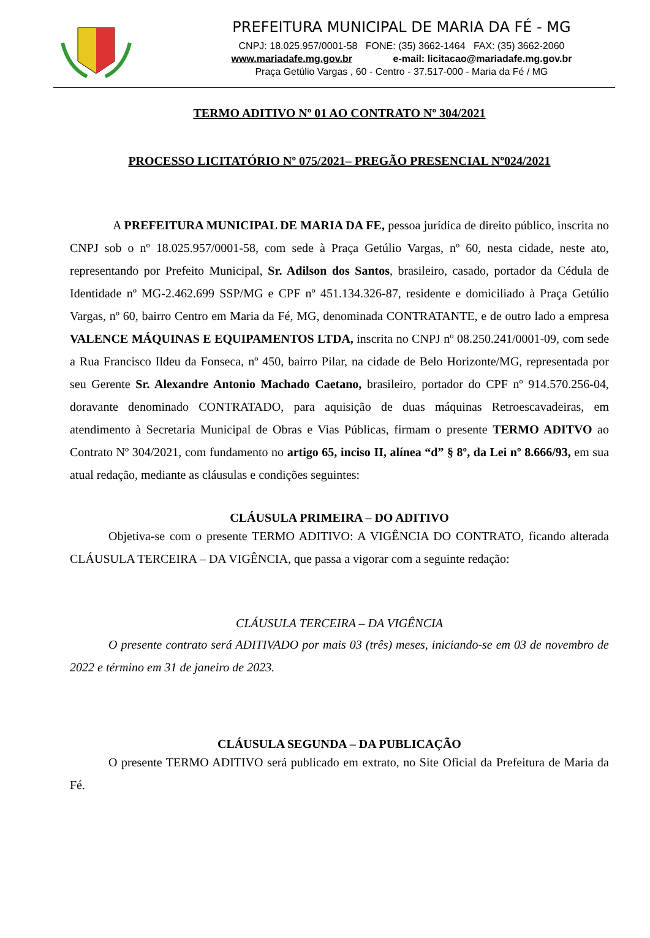PREFEITURA MUNICIPAL DE MARIA DA FÉ - MG
CNPJ: 18.025.957/0001-58 FONE: (35) 3662-1464 FAX: (35) 3662-2060
www.mariadafe.mg.gov.br e-mail: licitacao@mariadafe.mg.gov.br
Praça Getúlio Vargas , 60 - Centro - 37.517-000 - Maria da Fé / MG
TERMO ADITIVO Nº 01 AO CONTRATO Nº 304/2021
PROCESSO LICITATÓRIO Nº 075/2021– PREGÃO PRESENCIAL Nº024/2021
A PREFEITURA MUNICIPAL DE MARIA DA FE, pessoa jurídica de direito público, inscrita no CNPJ sob o nº 18.025.957/0001-58, com sede à Praça Getúlio Vargas, nº 60, nesta cidade, neste ato, representando por Prefeito Municipal, Sr. Adilson dos Santos, brasileiro, casado, portador da Cédula de Identidade nº MG-2.462.699 SSP/MG e CPF nº 451.134.326-87, residente e domiciliado à Praça Getúlio Vargas, nº 60, bairro Centro em Maria da Fé, MG, denominada CONTRATANTE, e de outro lado a empresa VALENCE MÁQUINAS E EQUIPAMENTOS LTDA, inscrita no CNPJ nº 08.250.241/0001-09, com sede a Rua Francisco Ildeu da Fonseca, nº 450, bairro Pilar, na cidade de Belo Horizonte/MG, representada por seu Gerente Sr. Alexandre Antonio Machado Caetano, brasileiro, portador do CPF nº 914.570.256-04, doravante denominado CONTRATADO, para aquisição de duas máquinas Retroescavadeiras, em atendimento à Secretaria Municipal de Obras e Vias Públicas, firmam o presente TERMO ADITVO ao Contrato Nº 304/2021, com fundamento no artigo 65, inciso II, alínea “d” § 8º, da Lei nº 8.666/93, em sua atual redação, mediante as cláusulas e condições seguintes:
CLÁUSULA PRIMEIRA – DO ADITIVO
Objetiva-se com o presente TERMO ADITIVO: A VIGÊNCIA DO CONTRATO, ficando alterada CLÁUSULA TERCEIRA – DA VIGÊNCIA, que passa a vigorar com a seguinte redação:
CLÁUSULA TERCEIRA – DA VIGÊNCIA
O presente contrato será ADITIVADO por mais 03 (três) meses, iniciando-se em 03 de novembro de 2022 e término em 31 de janeiro de 2023.
CLÁUSULA SEGUNDA – DA PUBLICAÇÃO
O presente TERMO ADITIVO será publicado em extrato, no Site Oficial da Prefeitura de Maria da Fé.